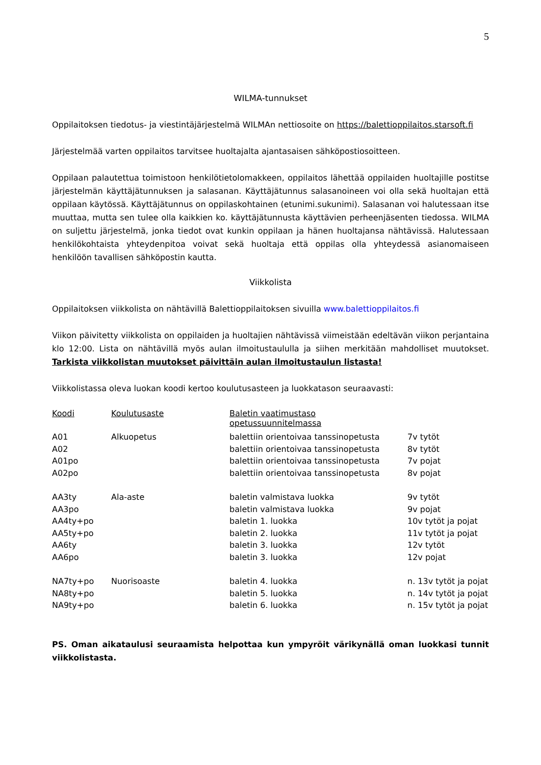5
WILMA-tunnukset
Oppilaitoksen tiedotus- ja viestintäjärjestelmä WILMAn nettiosoite on https://balettioppilaitos.starsoft.fi
Järjestelmää varten oppilaitos tarvitsee huoltajalta ajantasaisen sähköpostiosoitteen.
Oppilaan palautettua toimistoon henkilötietolomakkeen, oppilaitos lähettää oppilaiden huoltajille postitse järjestelmän käyttäjätunnuksen ja salasanan. Käyttäjätunnus salasanoineen voi olla sekä huoltajan että oppilaan käytössä. Käyttäjätunnus on oppilaskohtainen (etunimi.sukunimi). Salasanan voi halutessaan itse muuttaa, mutta sen tulee olla kaikkien ko. käyttäjätunnusta käyttävien perheenjäsenten tiedossa. WILMA on suljettu järjestelmä, jonka tiedot ovat kunkin oppilaan ja hänen huoltajansa nähtävissä. Halutessaan henkilökohtaista yhteydenpitoa voivat sekä huoltaja että oppilas olla yhteydessä asianomaiseen henkilöön tavallisen sähköpostin kautta.
Viikkolista
Oppilaitoksen viikkolista on nähtävillä Balettioppilaitoksen sivuilla www.balettioppilaitos.fi
Viikon päivitetty viikkolista on oppilaiden ja huoltajien nähtävissä viimeistään edeltävän viikon perjantaina klo 12:00. Lista on nähtävillä myös aulan ilmoitustaululla ja siihen merkitään mahdolliset muutokset. Tarkista viikkolistan muutokset päivittäin aulan ilmoitustaulun listasta!
Viikkolistassa oleva luokan koodi kertoo koulutusasteen ja luokkatason seuraavasti:
| Koodi | Koulutusaste | Baletin vaatimustaso opetussuunnitelmassa | |
| --- | --- | --- | --- |
| A01 | Alkuopetus | balettiin orientoivaa tanssinopetusta | 7v tytöt |
| A02 | | balettiin orientoivaa tanssinopetusta | 8v tytöt |
| A01po | | balettiin orientoivaa tanssinopetusta | 7v pojat |
| A02po | | balettiin orientoivaa tanssinopetusta | 8v pojat |
| AA3ty | Ala-aste | baletin valmistava luokka | 9v tytöt |
| AA3po | | baletin valmistava luokka | 9v pojat |
| AA4ty+po | | baletin 1. luokka | 10v tytöt ja pojat |
| AA5ty+po | | baletin 2. luokka | 11v tytöt ja pojat |
| AA6ty | | baletin 3. luokka | 12v tytöt |
| AA6po | | baletin 3. luokka | 12v pojat |
| NA7ty+po | Nuorisoaste | baletin 4. luokka | n. 13v tytöt ja pojat |
| NA8ty+po | | baletin 5. luokka | n. 14v tytöt ja pojat |
| NA9ty+po | | baletin 6. luokka | n. 15v tytöt ja pojat |
PS. Oman aikataulusi seuraamista helpottaa kun ympyröit värikynällä oman luokkasi tunnit viikkolistasta.